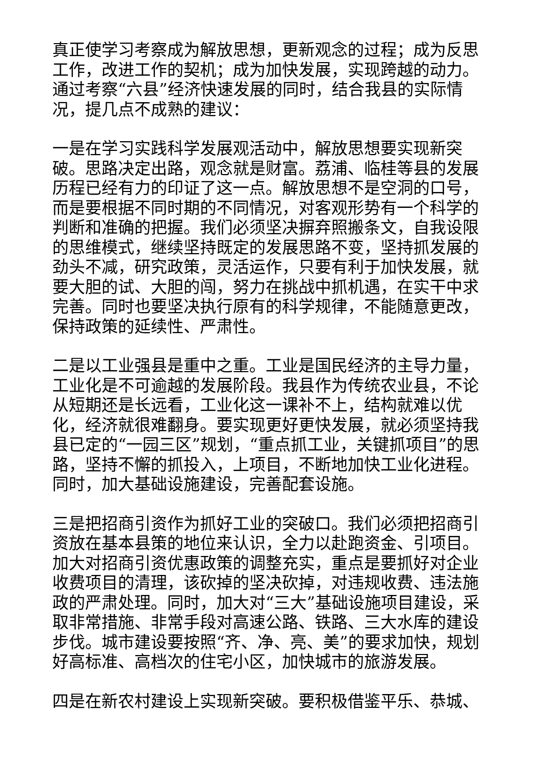真正使学习考察成为解放思想，更新观念的过程；成为反思工作，改进工作的契机；成为加快发展，实现跨越的动力。通过考察“六县”经济快速发展的同时，结合我县的实际情况，提几点不成熟的建议：
一是在学习实践科学发展观活动中，解放思想要实现新突破。思路决定出路，观念就是财富。荔浦、临桂等县的发展历程已经有力的印证了这一点。解放思想不是空洞的口号，而是要根据不同时期的不同情况，对客观形势有一个科学的判断和准确的把握。我们必须坚决摒弃照搬条文，自我设限的思维模式，继续坚持既定的发展思路不变，坚持抓发展的劲头不减，研究政策，灵活运作，只要有利于加快发展，就要大胆的试、大胆的闯，努力在挑战中抓机遇，在实干中求完善。同时也要坚决执行原有的科学规律，不能随意更改，保持政策的延续性、严肃性。
二是以工业强县是重中之重。工业是国民经济的主导力量，工业化是不可逾越的发展阶段。我县作为传统农业县，不论从短期还是长远看，工业化这一课补不上，结构就难以优化，经济就很难翻身。要实现更好更快发展，就必须坚持我县已定的“一园三区”规划，“重点抓工业，关键抓项目”的思路，坚持不懈的抓投入，上项目，不断地加快工业化进程。同时，加大基础设施建设，完善配套设施。
三是把招商引资作为抓好工业的突破口。我们必须把招商引资放在基本县策的地位来认识，全力以赴跑资金、引项目。加大对招商引资优惠政策的调整充实，重点是要抓好对企业收费项目的清理，该砍掉的坚决砍掉，对违规收费、违法施政的严肃处理。同时，加大对“三大”基础设施项目建设，采取非常措施、非常手段对高速公路、铁路、三大水库的建设步伐。城市建设要按照“齐、净、亮、美”的要求加快，规划好高标准、高档次的住宅小区，加快城市的旅游发展。
四是在新农村建设上实现新突破。要积极借鉴平乐、恭城、